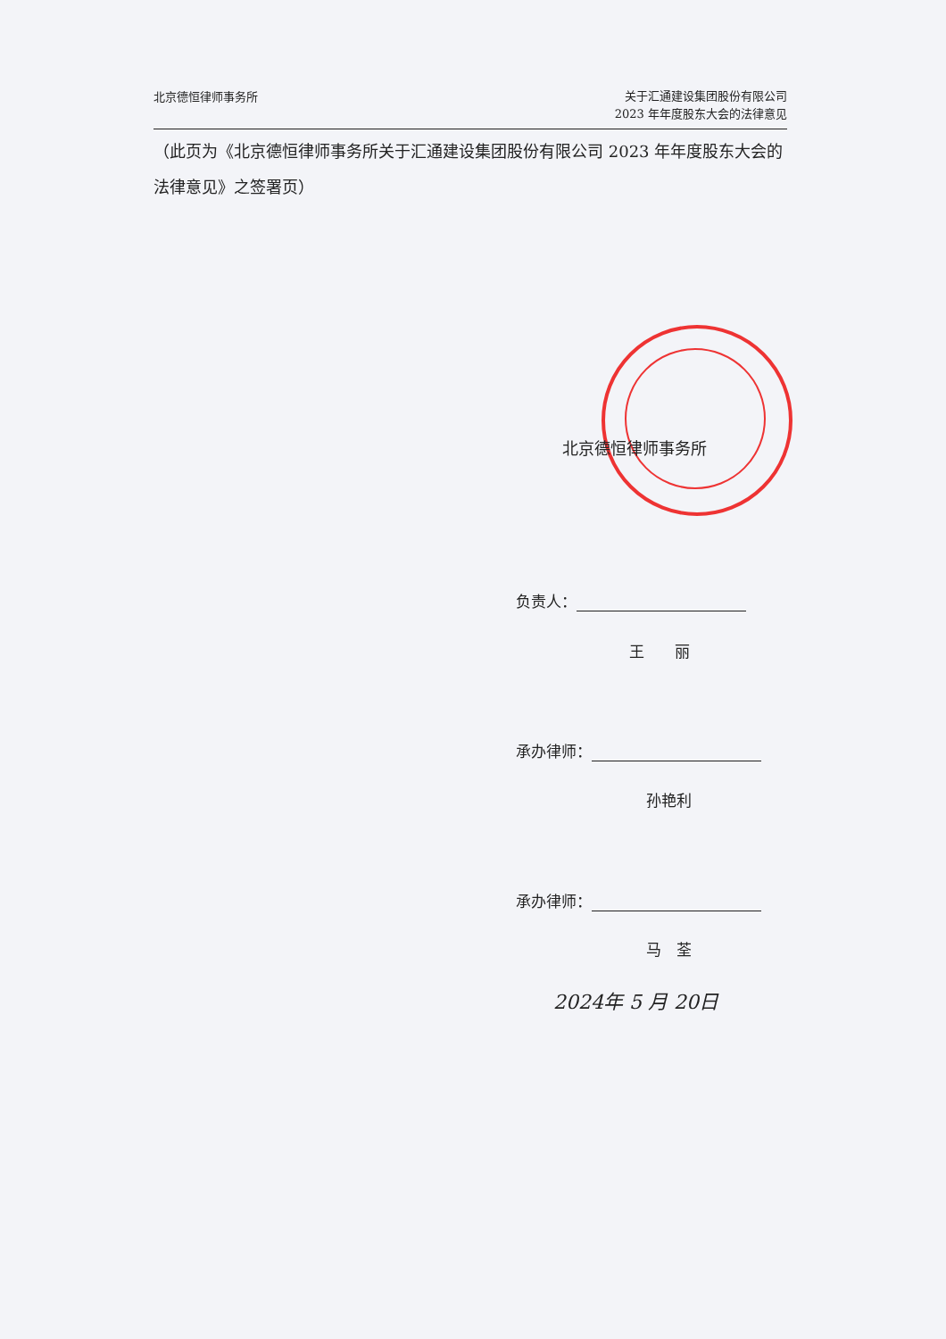北京德恒律师事务所
关于汇通建设集团股份有限公司
2023 年年度股东大会的法律意见
（此页为《北京德恒律师事务所关于汇通建设集团股份有限公司 2023 年年度股东大会的法律意见》之签署页）
北京德恒律师事务所
负责人：
王　　丽
承办律师：
孙艳利
承办律师：
马　荃
2024年 5 月 20日